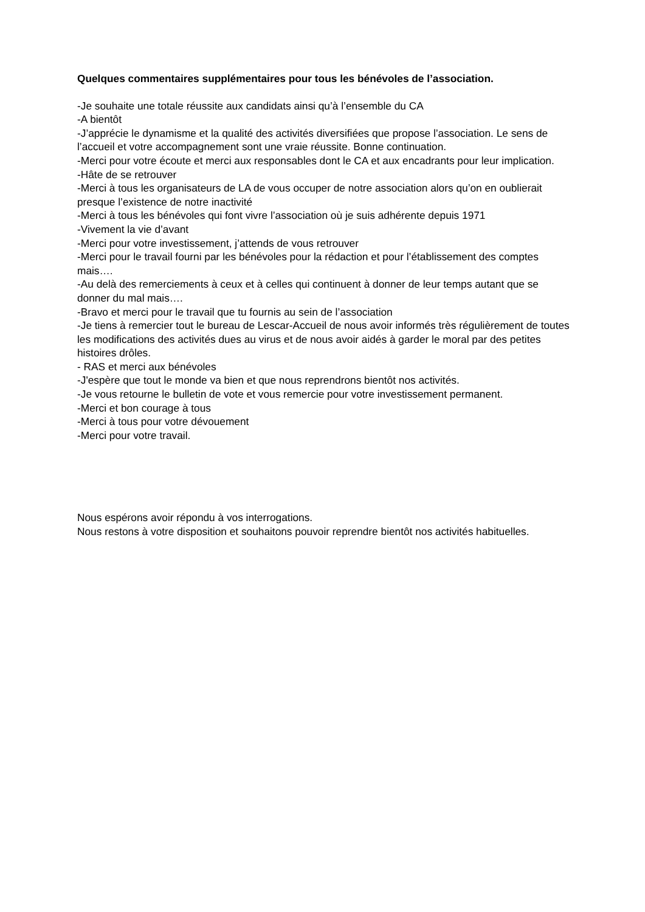Quelques commentaires supplémentaires pour tous les bénévoles de l’association.
-Je souhaite une totale réussite aux candidats ainsi qu’à l’ensemble du CA
-A bientôt
-J’apprécie le dynamisme et la qualité des activités diversifiées que propose l’association. Le sens de l’accueil et votre accompagnement sont une vraie réussite. Bonne continuation.
-Merci pour votre écoute et merci aux responsables dont le CA et aux encadrants pour leur implication.
-Hâte de se retrouver
-Merci à tous les organisateurs de LA de vous occuper de notre association alors qu’on en oublierait presque l’existence de notre inactivité
-Merci à tous les bénévoles qui font vivre l’association où je suis adhérente depuis 1971
-Vivement la vie d’avant
-Merci pour votre investissement, j’attends de vous retrouver
-Merci pour le travail fourni par les bénévoles pour la rédaction et pour l’établissement des comptes mais….
-Au delà des remerciements à ceux et à celles qui continuent à donner de leur temps autant que se donner du mal mais….
-Bravo et merci pour le travail que tu fournis au sein de l’association
-Je tiens à remercier tout le bureau de Lescar-Accueil de nous avoir informés très régulièrement de toutes les modifications des activités dues au virus et de nous avoir aidés à garder le moral par des petites histoires drôles.
- RAS et merci aux bénévoles
-J'espère que tout le monde va bien et que nous reprendrons bientôt nos activités.
-Je vous retourne le bulletin de vote et vous remercie pour votre investissement permanent.
-Merci et bon courage à tous
-Merci à tous pour votre dévouement
-Merci pour votre travail.
Nous espérons avoir répondu à vos interrogations.
Nous restons à votre disposition et souhaitons pouvoir reprendre bientôt nos activités habituelles.